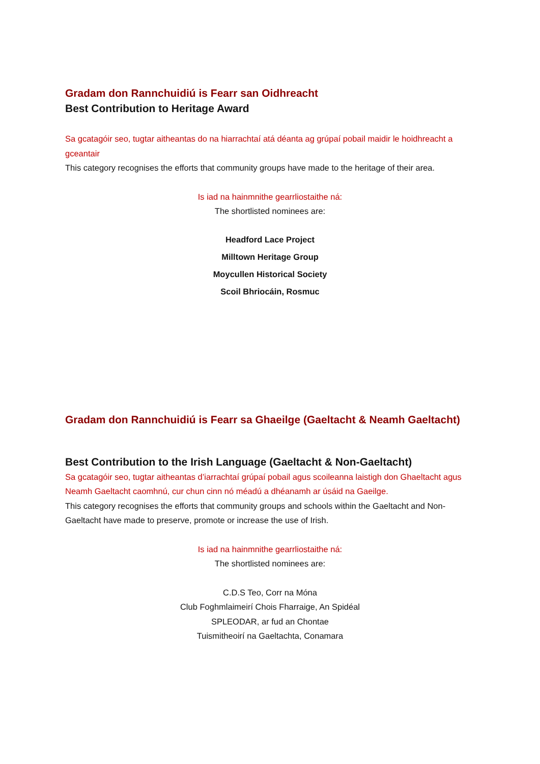Gradam don Rannchuidiú is Fearr san Oidhreacht
Best Contribution to Heritage Award
Sa gcatagóir seo, tugtar aitheantas do na hiarrachtaí atá déanta ag grúpaí pobail maidir le hoidhreacht a gceantair
This category recognises the efforts that community groups have made to the heritage of their area.
Is iad na hainmnithe gearrliostaithe ná:
The shortlisted nominees are:
Headford Lace Project
Milltown Heritage Group
Moycullen Historical Society
Scoil Bhriocáin, Rosmuc
Gradam don Rannchuidiú is Fearr sa Ghaeilge (Gaeltacht & Neamh Gaeltacht)
Best Contribution to the Irish Language (Gaeltacht & Non-Gaeltacht)
Sa gcatagóir seo, tugtar aitheantas d’iarrachtaí grúpaí pobail agus scoileanna laistigh don Ghaeltacht agus Neamh Gaeltacht caomhnú, cur chun cinn nó méadú a dhéanamh ar úsáid na Gaeilge.
This category recognises the efforts that community groups and schools within the Gaeltacht and Non-Gaeltacht have made to preserve, promote or increase the use of Irish.
Is iad na hainmnithe gearrliostaithe ná:
The shortlisted nominees are:
C.D.S Teo, Corr na Móna
Club Foghmlaimeirí Chois Fharraige, An Spidéal
SPLEODAR, ar fud an Chontae
Tuismitheoirí na Gaeltachta, Conamara